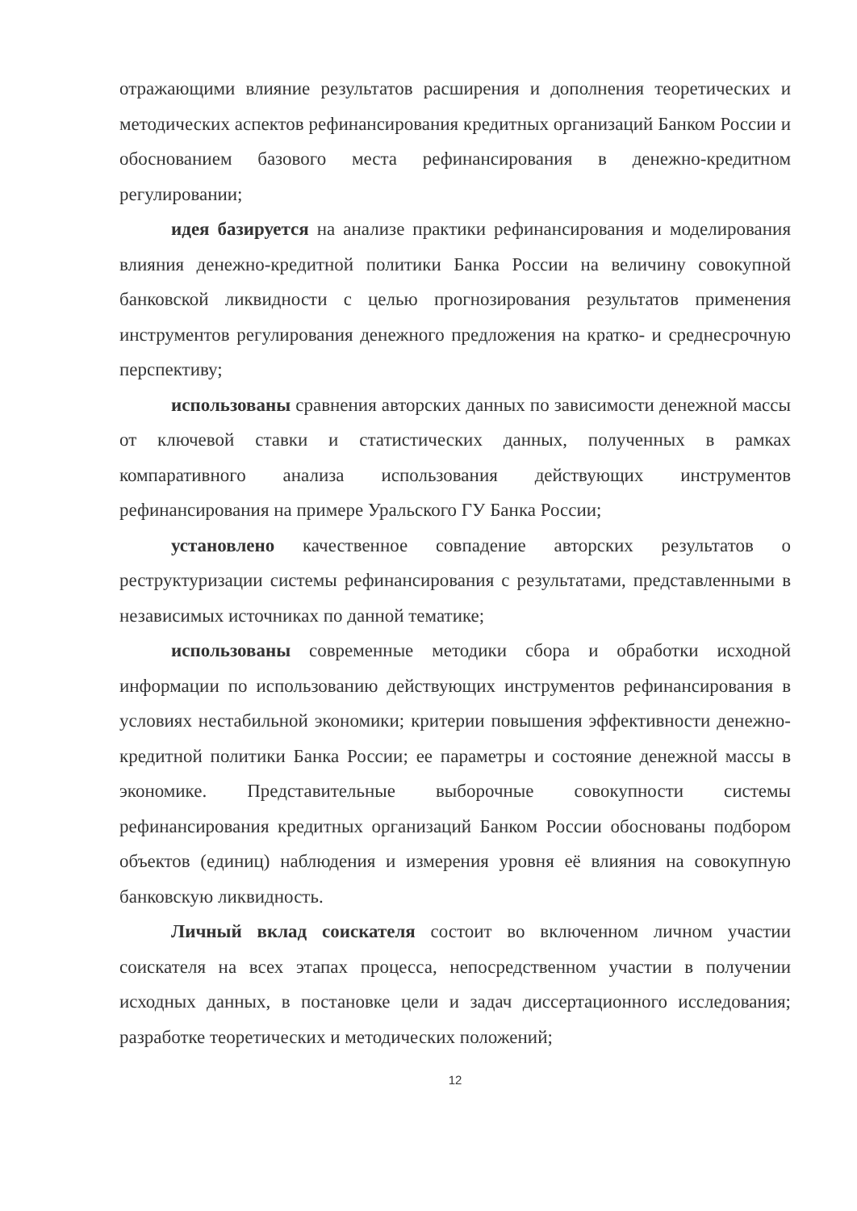отражающими влияние результатов расширения и дополнения теоретических и методических аспектов рефинансирования кредитных организаций Банком России и обоснованием базового места рефинансирования в денежно-кредитном регулировании;
идея базируется на анализе практики рефинансирования и моделирования влияния денежно-кредитной политики Банка России на величину совокупной банковской ликвидности с целью прогнозирования результатов применения инструментов регулирования денежного предложения на кратко- и среднесрочную перспективу;
использованы сравнения авторских данных по зависимости денежной массы от ключевой ставки и статистических данных, полученных в рамках компаративного анализа использования действующих инструментов рефинансирования на примере Уральского ГУ Банка России;
установлено качественное совпадение авторских результатов о реструктуризации системы рефинансирования с результатами, представленными в независимых источниках по данной тематике;
использованы современные методики сбора и обработки исходной информации по использованию действующих инструментов рефинансирования в условиях нестабильной экономики; критерии повышения эффективности денежно-кредитной политики Банка России; ее параметры и состояние денежной массы в экономике. Представительные выборочные совокупности системы рефинансирования кредитных организаций Банком России обоснованы подбором объектов (единиц) наблюдения и измерения уровня её влияния на совокупную банковскую ликвидность.
Личный вклад соискателя состоит во включенном личном участии соискателя на всех этапах процесса, непосредственном участии в получении исходных данных, в постановке цели и задач диссертационного исследования; разработке теоретических и методических положений;
12